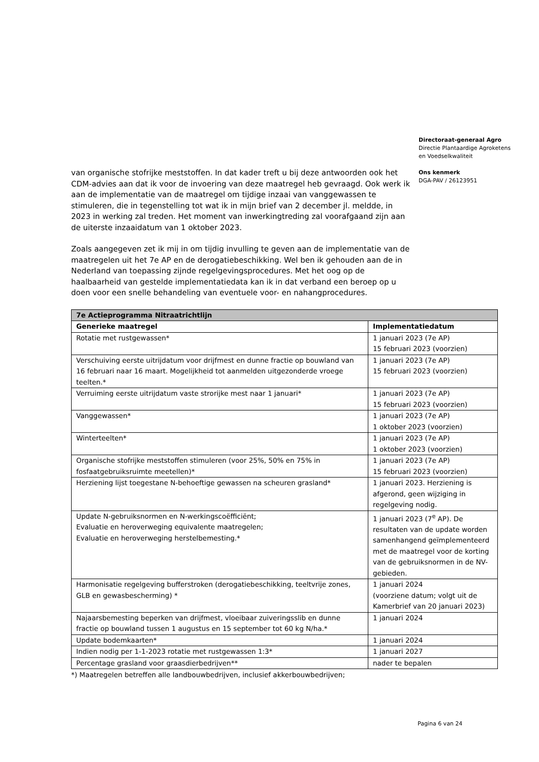Directoraat-generaal Agro
Directie Plantaardige Agroketens
en Voedselkwaliteit
Ons kenmerk
DGA-PAV / 26123951
van organische stofrijke meststoffen. In dat kader treft u bij deze antwoorden ook het CDM-advies aan dat ik voor de invoering van deze maatregel heb gevraagd. Ook werk ik aan de implementatie van de maatregel om tijdige inzaai van vanggewassen te stimuleren, die in tegenstelling tot wat ik in mijn brief van 2 december jl. meldde, in 2023 in werking zal treden. Het moment van inwerkingtreding zal voorafgaand zijn aan de uiterste inzaaidatum van 1 oktober 2023.
Zoals aangegeven zet ik mij in om tijdig invulling te geven aan de implementatie van de maatregelen uit het 7e AP en de derogatiebeschikking. Wel ben ik gehouden aan de in Nederland van toepassing zijnde regelgevingsprocedures. Met het oog op de haalbaarheid van gestelde implementatiedata kan ik in dat verband een beroep op u doen voor een snelle behandeling van eventuele voor- en nahangprocedures.
| 7e Actieprogramma Nitraatrichtlijn | |
| --- | --- |
| Generieke maatregel | Implementatiedatum |
| Rotatie met rustgewassen* | 1 januari 2023 (7e AP) 15 februari 2023 (voorzien) |
| Verschuiving eerste uitrijdatum voor drijfmest en dunne fractie op bouwland van 16 februari naar 16 maart. Mogelijkheid tot aanmelden uitgezonderde vroege teelten.* | 1 januari 2023 (7e AP) 15 februari 2023 (voorzien) |
| Verruiming eerste uitrijdatum vaste strorijke mest naar 1 januari* | 1 januari 2023 (7e AP) 15 februari 2023 (voorzien) |
| Vanggewassen* | 1 januari 2023 (7e AP) 1 oktober 2023 (voorzien) |
| Winterteelten* | 1 januari 2023 (7e AP) 1 oktober 2023 (voorzien) |
| Organische stofrijke meststoffen stimuleren (voor 25%, 50% en 75% in fosfaatgebruiksruimte meetellen)* | 1 januari 2023 (7e AP) 15 februari 2023 (voorzien) |
| Herziening lijst toegestane N-behoeftige gewassen na scheuren grasland* | 1 januari 2023. Herziening is afgerond, geen wijziging in regelgeving nodig. |
| Update N-gebruiksnormen en N-werkingscoëfficiënt; Evaluatie en heroverweging equivalente maatregelen; Evaluatie en heroverweging herstelbemesting.* | 1 januari 2023 (7<sup>e</sup> AP). De resultaten van de update worden samenhangend geïmplementeerd met de maatregel voor de korting van de gebruiksnormen in de NV-gebieden. |
| Harmonisatie regelgeving bufferstroken (derogatiebeschikking, teeltvrije zones, GLB en gewasbescherming) * | 1 januari 2024 (voorziene datum; volgt uit de Kamerbrief van 20 januari 2023) |
| Najaarsbemesting beperken van drijfmest, vloeibaar zuiveringsslib en dunne fractie op bouwland tussen 1 augustus en 15 september tot 60 kg N/ha.* | 1 januari 2024 |
| Update bodemkaarten* | 1 januari 2024 |
| Indien nodig per 1-1-2023 rotatie met rustgewassen 1:3* | 1 januari 2027 |
| Percentage grasland voor graasdierbedrijven** | nader te bepalen |
*) Maatregelen betreffen alle landbouwbedrijven, inclusief akkerbouwbedrijven;
Pagina 6 van 24